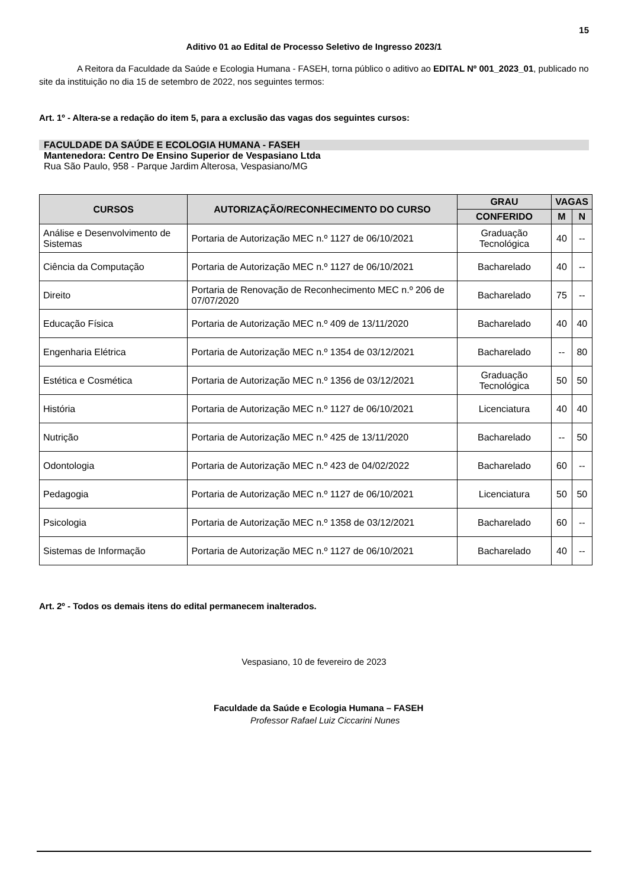15
Aditivo 01 ao Edital de Processo Seletivo de Ingresso 2023/1
A Reitora da Faculdade da Saúde e Ecologia Humana - FASEH, torna público o aditivo ao EDITAL Nº 001_2023_01, publicado no site da instituição no dia 15 de setembro de 2022, nos seguintes termos:
Art. 1º - Altera-se a redação do item 5, para a exclusão das vagas dos seguintes cursos:
FACULDADE DA SAÚDE E ECOLOGIA HUMANA - FASEH
Mantenedora: Centro De Ensino Superior de Vespasiano Ltda
Rua São Paulo, 958 - Parque Jardim Alterosa, Vespasiano/MG
| CURSOS | AUTORIZAÇÃO/RECONHECIMENTO DO CURSO | GRAU | VAGAS | |
| --- | --- | --- | --- | --- |
| | | CONFERIDO | M | N |
| Análise e Desenvolvimento de Sistemas | Portaria de Autorização MEC n.º 1127 de 06/10/2021 | Graduação Tecnológica | 40 | -- |
| Ciência da Computação | Portaria de Autorização MEC n.º 1127 de 06/10/2021 | Bacharelado | 40 | -- |
| Direito | Portaria de Renovação de Reconhecimento MEC n.º 206 de 07/07/2020 | Bacharelado | 75 | -- |
| Educação Física | Portaria de Autorização MEC n.º 409 de 13/11/2020 | Bacharelado | 40 | 40 |
| Engenharia Elétrica | Portaria de Autorização MEC n.º 1354 de 03/12/2021 | Bacharelado | -- | 80 |
| Estética e Cosmética | Portaria de Autorização MEC n.º 1356 de 03/12/2021 | Graduação Tecnológica | 50 | 50 |
| História | Portaria de Autorização MEC n.º 1127 de 06/10/2021 | Licenciatura | 40 | 40 |
| Nutrição | Portaria de Autorização MEC n.º 425 de 13/11/2020 | Bacharelado | -- | 50 |
| Odontologia | Portaria de Autorização MEC n.º 423 de 04/02/2022 | Bacharelado | 60 | -- |
| Pedagogia | Portaria de Autorização MEC n.º 1127 de 06/10/2021 | Licenciatura | 50 | 50 |
| Psicologia | Portaria de Autorização MEC n.º 1358 de 03/12/2021 | Bacharelado | 60 | -- |
| Sistemas de Informação | Portaria de Autorização MEC n.º 1127 de 06/10/2021 | Bacharelado | 40 | -- |
Art. 2º - Todos os demais itens do edital permanecem inalterados.
Vespasiano, 10 de fevereiro de 2023
Faculdade da Saúde e Ecologia Humana – FASEH
Professor Rafael Luiz Ciccarini Nunes